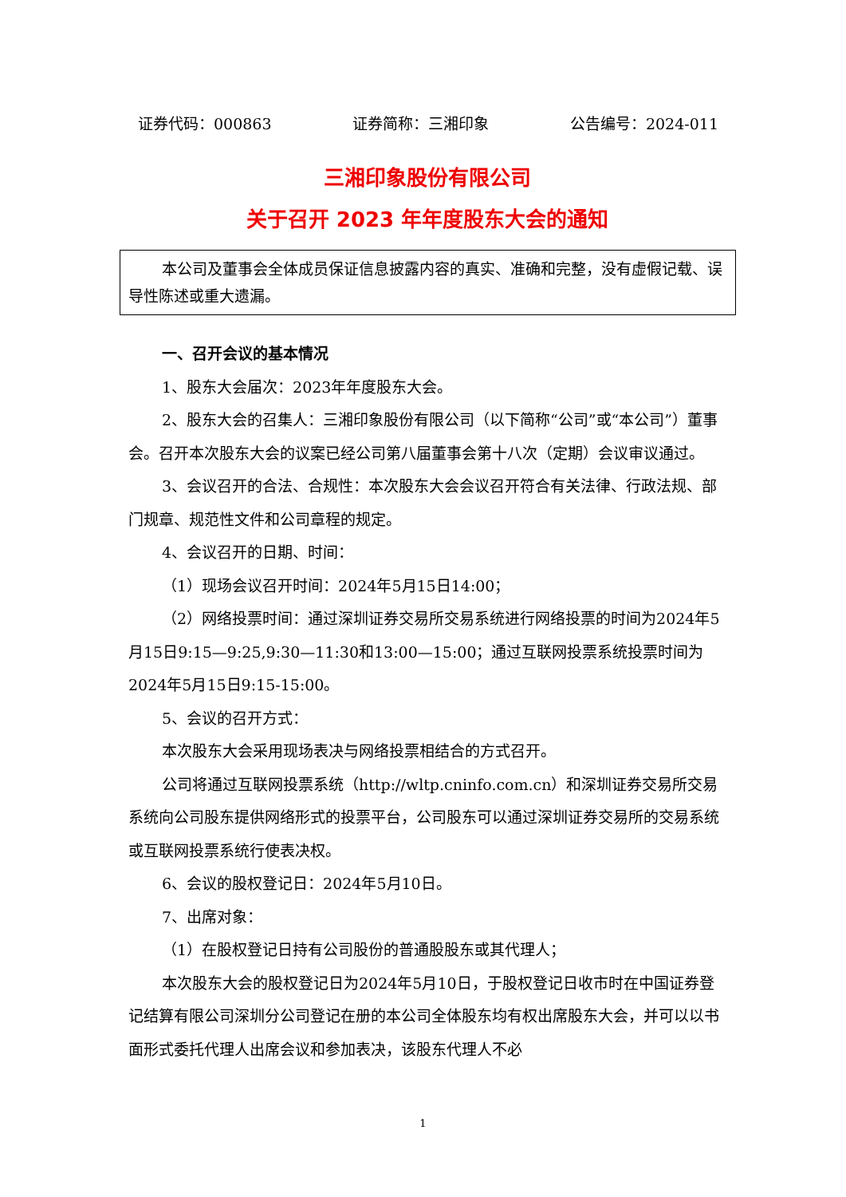证券代码：000863 证券简称：三湘印象 公告编号：2024-011
三湘印象股份有限公司
关于召开 2023 年年度股东大会的通知
本公司及董事会全体成员保证信息披露内容的真实、准确和完整，没有虚假记载、误导性陈述或重大遗漏。
一、召开会议的基本情况
1、股东大会届次：2023年年度股东大会。
2、股东大会的召集人：三湘印象股份有限公司（以下简称“公司”或“本公司”）董事会。召开本次股东大会的议案已经公司第八届董事会第十八次（定期）会议审议通过。
3、会议召开的合法、合规性：本次股东大会会议召开符合有关法律、行政法规、部门规章、规范性文件和公司章程的规定。
4、会议召开的日期、时间：
（1）现场会议召开时间：2024年5月15日14:00；
（2）网络投票时间：通过深圳证券交易所交易系统进行网络投票的时间为2024年5月15日9:15—9:25,9:30—11:30和13:00—15:00；通过互联网投票系统投票时间为2024年5月15日9:15-15:00。
5、会议的召开方式：
本次股东大会采用现场表决与网络投票相结合的方式召开。
公司将通过互联网投票系统（http://wltp.cninfo.com.cn）和深圳证券交易所交易系统向公司股东提供网络形式的投票平台，公司股东可以通过深圳证券交易所的交易系统或互联网投票系统行使表决权。
6、会议的股权登记日：2024年5月10日。
7、出席对象：
（1）在股权登记日持有公司股份的普通股股东或其代理人；
本次股东大会的股权登记日为2024年5月10日，于股权登记日收市时在中国证券登记结算有限公司深圳分公司登记在册的本公司全体股东均有权出席股东大会，并可以以书面形式委托代理人出席会议和参加表决，该股东代理人不必
1